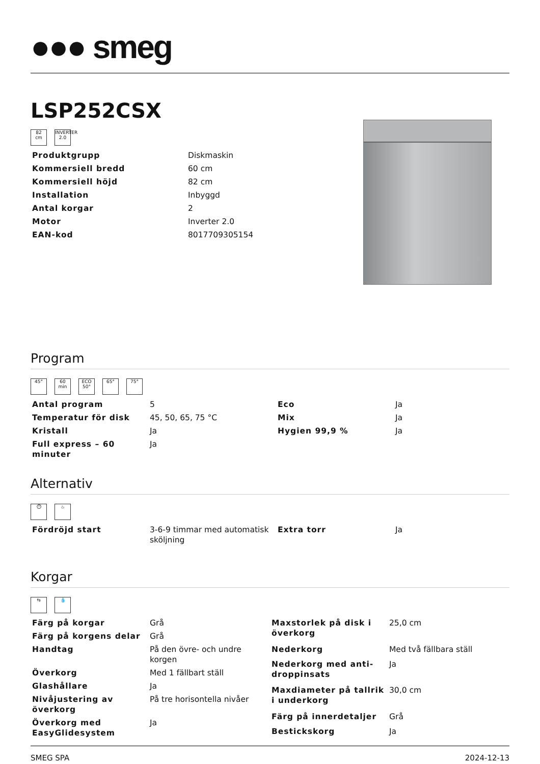●●● smeg
LSP252CSX
82
cm
INVERTER 2.0
| Produktgrupp | Diskmaskin |
| Kommersiell bredd | 60 cm |
| Kommersiell höjd | 82 cm |
| Installation | Inbyggd |
| Antal korgar | 2 |
| Motor | Inverter 2.0 |
| EAN-kod | 8017709305154 |
Program
45° 60
min
ECO
50°
65° 75°
| Antal program | 5 | Eco | Ja |
| Temperatur för disk | 45, 50, 65, 75 °C | Mix | Ja |
| Kristall | Ja | Hygien 99,9 % | Ja |
| Full express – 60 minuter | Ja | | |
Alternativ
⏱ ♨
| Fördröjd start | 3-6-9 timmar med automatisk sköljning | Extra torr | Ja |
Korgar
⇆ 💧
| Färg på korgar | Grå |
| Färg på korgens delar | Grå |
| Handtag | På den övre- och undre korgen |
| Överkorg | Med 1 fällbart ställ |
| Glashållare | Ja |
| Nivåjustering av överkorg | På tre horisontella nivåer |
| Överkorg med EasyGlidesystem | Ja |
| Maxstorlek på disk i överkorg | 25,0 cm |
| Nederkorg | Med två fällbara ställ |
| Nederkorg med anti-droppinsats | Ja |
| Maxdiameter på tallrik i underkorg | 30,0 cm |
| Färg på innerdetaljer | Grå |
| Bestickskorg | Ja |
SMEG SPA 2024-12-13